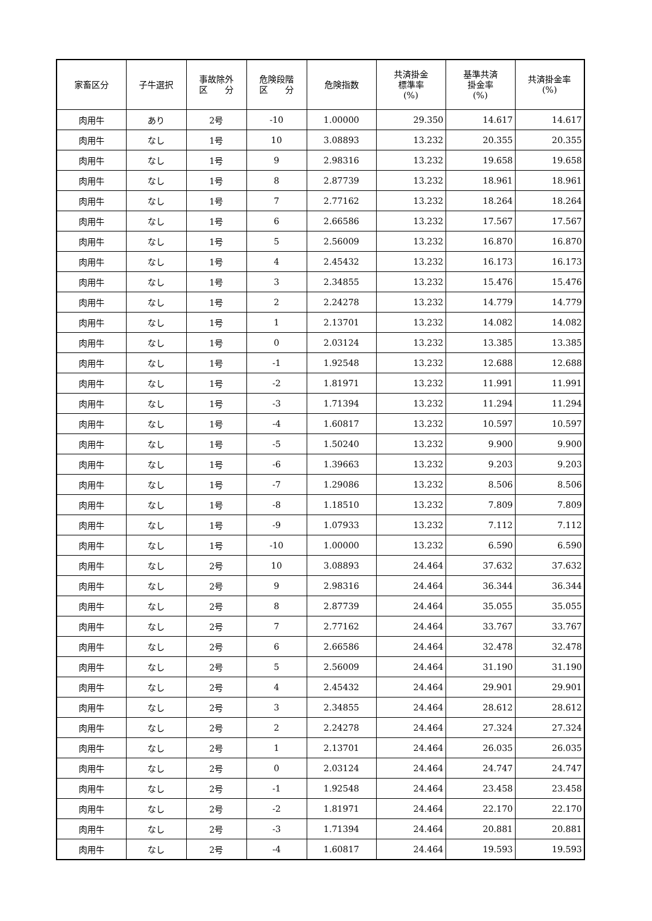| 家畜区分 | 子牛選択 | 事故除外 区 分 | 危険段階 区 分 | 危険指数 | 共済掛金 標準率 (%) | 基準共済 掛金率 (%) | 共済掛金率 (%) |
| --- | --- | --- | --- | --- | --- | --- | --- |
| 肉用牛 | あり | 2号 | -10 | 1.00000 | 29.350 | 14.617 | 14.617 |
| 肉用牛 | なし | 1号 | 10 | 3.08893 | 13.232 | 20.355 | 20.355 |
| 肉用牛 | なし | 1号 | 9 | 2.98316 | 13.232 | 19.658 | 19.658 |
| 肉用牛 | なし | 1号 | 8 | 2.87739 | 13.232 | 18.961 | 18.961 |
| 肉用牛 | なし | 1号 | 7 | 2.77162 | 13.232 | 18.264 | 18.264 |
| 肉用牛 | なし | 1号 | 6 | 2.66586 | 13.232 | 17.567 | 17.567 |
| 肉用牛 | なし | 1号 | 5 | 2.56009 | 13.232 | 16.870 | 16.870 |
| 肉用牛 | なし | 1号 | 4 | 2.45432 | 13.232 | 16.173 | 16.173 |
| 肉用牛 | なし | 1号 | 3 | 2.34855 | 13.232 | 15.476 | 15.476 |
| 肉用牛 | なし | 1号 | 2 | 2.24278 | 13.232 | 14.779 | 14.779 |
| 肉用牛 | なし | 1号 | 1 | 2.13701 | 13.232 | 14.082 | 14.082 |
| 肉用牛 | なし | 1号 | 0 | 2.03124 | 13.232 | 13.385 | 13.385 |
| 肉用牛 | なし | 1号 | -1 | 1.92548 | 13.232 | 12.688 | 12.688 |
| 肉用牛 | なし | 1号 | -2 | 1.81971 | 13.232 | 11.991 | 11.991 |
| 肉用牛 | なし | 1号 | -3 | 1.71394 | 13.232 | 11.294 | 11.294 |
| 肉用牛 | なし | 1号 | -4 | 1.60817 | 13.232 | 10.597 | 10.597 |
| 肉用牛 | なし | 1号 | -5 | 1.50240 | 13.232 | 9.900 | 9.900 |
| 肉用牛 | なし | 1号 | -6 | 1.39663 | 13.232 | 9.203 | 9.203 |
| 肉用牛 | なし | 1号 | -7 | 1.29086 | 13.232 | 8.506 | 8.506 |
| 肉用牛 | なし | 1号 | -8 | 1.18510 | 13.232 | 7.809 | 7.809 |
| 肉用牛 | なし | 1号 | -9 | 1.07933 | 13.232 | 7.112 | 7.112 |
| 肉用牛 | なし | 1号 | -10 | 1.00000 | 13.232 | 6.590 | 6.590 |
| 肉用牛 | なし | 2号 | 10 | 3.08893 | 24.464 | 37.632 | 37.632 |
| 肉用牛 | なし | 2号 | 9 | 2.98316 | 24.464 | 36.344 | 36.344 |
| 肉用牛 | なし | 2号 | 8 | 2.87739 | 24.464 | 35.055 | 35.055 |
| 肉用牛 | なし | 2号 | 7 | 2.77162 | 24.464 | 33.767 | 33.767 |
| 肉用牛 | なし | 2号 | 6 | 2.66586 | 24.464 | 32.478 | 32.478 |
| 肉用牛 | なし | 2号 | 5 | 2.56009 | 24.464 | 31.190 | 31.190 |
| 肉用牛 | なし | 2号 | 4 | 2.45432 | 24.464 | 29.901 | 29.901 |
| 肉用牛 | なし | 2号 | 3 | 2.34855 | 24.464 | 28.612 | 28.612 |
| 肉用牛 | なし | 2号 | 2 | 2.24278 | 24.464 | 27.324 | 27.324 |
| 肉用牛 | なし | 2号 | 1 | 2.13701 | 24.464 | 26.035 | 26.035 |
| 肉用牛 | なし | 2号 | 0 | 2.03124 | 24.464 | 24.747 | 24.747 |
| 肉用牛 | なし | 2号 | -1 | 1.92548 | 24.464 | 23.458 | 23.458 |
| 肉用牛 | なし | 2号 | -2 | 1.81971 | 24.464 | 22.170 | 22.170 |
| 肉用牛 | なし | 2号 | -3 | 1.71394 | 24.464 | 20.881 | 20.881 |
| 肉用牛 | なし | 2号 | -4 | 1.60817 | 24.464 | 19.593 | 19.593 |